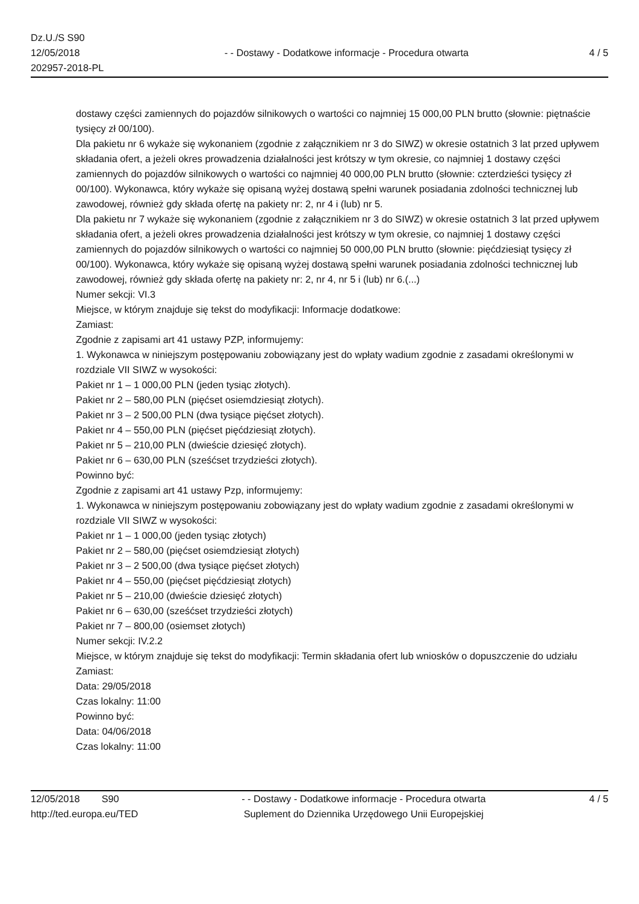Dz.U./S S90
12/05/2018
202957-2018-PL
- - Dostawy - Dodatkowe informacje - Procedura otwarta
4 / 5
dostawy części zamiennych do pojazdów silnikowych o wartości co najmniej 15 000,00 PLN brutto (słownie: piętnaście tysięcy zł 00/100).
Dla pakietu nr 6 wykaże się wykonaniem (zgodnie z załącznikiem nr 3 do SIWZ) w okresie ostatnich 3 lat przed upływem składania ofert, a jeżeli okres prowadzenia działalności jest krótszy w tym okresie, co najmniej 1 dostawy części zamiennych do pojazdów silnikowych o wartości co najmniej 40 000,00 PLN brutto (słownie: czterdzieści tysięcy zł 00/100). Wykonawca, który wykaże się opisaną wyżej dostawą spełni warunek posiadania zdolności technicznej lub zawodowej, również gdy składa ofertę na pakiety nr: 2, nr 4 i (lub) nr 5.
Dla pakietu nr 7 wykaże się wykonaniem (zgodnie z załącznikiem nr 3 do SIWZ) w okresie ostatnich 3 lat przed upływem składania ofert, a jeżeli okres prowadzenia działalności jest krótszy w tym okresie, co najmniej 1 dostawy części zamiennych do pojazdów silnikowych o wartości co najmniej 50 000,00 PLN brutto (słownie: pięćdziesiąt tysięcy zł 00/100). Wykonawca, który wykaże się opisaną wyżej dostawą spełni warunek posiadania zdolności technicznej lub zawodowej, również gdy składa ofertę na pakiety nr: 2, nr 4, nr 5 i (lub) nr 6.(...)
Numer sekcji: VI.3
Miejsce, w którym znajduje się tekst do modyfikacji: Informacje dodatkowe:
Zamiast:
Zgodnie z zapisami art 41 ustawy PZP, informujemy:
1. Wykonawca w niniejszym postępowaniu zobowiązany jest do wpłaty wadium zgodnie z zasadami określonymi w rozdziale VII SIWZ w wysokości:
Pakiet nr 1 – 1 000,00 PLN (jeden tysiąc złotych).
Pakiet nr 2 – 580,00 PLN (pięćset osiemdziesiąt złotych).
Pakiet nr 3 – 2 500,00 PLN (dwa tysiące pięćset złotych).
Pakiet nr 4 – 550,00 PLN (pięćset pięćdziesiąt złotych).
Pakiet nr 5 – 210,00 PLN (dwieście dziesięć złotych).
Pakiet nr 6 – 630,00 PLN (sześćset trzydzieści złotych).
Powinno być:
Zgodnie z zapisami art 41 ustawy Pzp, informujemy:
1. Wykonawca w niniejszym postępowaniu zobowiązany jest do wpłaty wadium zgodnie z zasadami określonymi w rozdziale VII SIWZ w wysokości:
Pakiet nr 1 – 1 000,00 (jeden tysiąc złotych)
Pakiet nr 2 – 580,00 (pięćset osiemdziesiąt złotych)
Pakiet nr 3 – 2 500,00 (dwa tysiące pięćset złotych)
Pakiet nr 4 – 550,00 (pięćset pięćdziesiąt złotych)
Pakiet nr 5 – 210,00 (dwieście dziesięć złotych)
Pakiet nr 6 – 630,00 (sześćset trzydzieści złotych)
Pakiet nr 7 – 800,00 (osiemset złotych)
Numer sekcji: IV.2.2
Miejsce, w którym znajduje się tekst do modyfikacji: Termin składania ofert lub wniosków o dopuszczenie do udziału
Zamiast:
Data: 29/05/2018
Czas lokalny: 11:00
Powinno być:
Data: 04/06/2018
Czas lokalny: 11:00
12/05/2018 S90
http://ted.europa.eu/TED
- - Dostawy - Dodatkowe informacje - Procedura otwarta
Suplement do Dziennika Urzędowego Unii Europejskiej
4 / 5